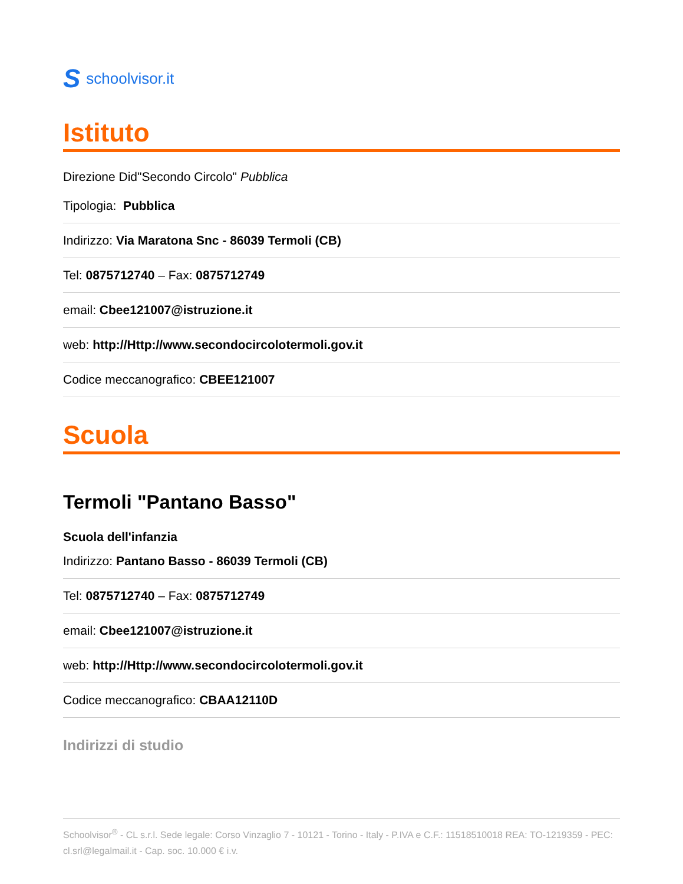Sschoolvisor.it
Istituto
Direzione Did"Secondo Circolo" Pubblica
Tipologia: Pubblica
Indirizzo: Via Maratona Snc - 86039 Termoli (CB)
Tel: 0875712740 – Fax: 0875712749
email: Cbee121007@istruzione.it
web: http://Http://www.secondocircolotermoli.gov.it
Codice meccanografico: CBEE121007
Scuola
Termoli "Pantano Basso"
Scuola dell'infanzia
Indirizzo: Pantano Basso - 86039 Termoli (CB)
Tel: 0875712740 – Fax: 0875712749
email: Cbee121007@istruzione.it
web: http://Http://www.secondocircolotermoli.gov.it
Codice meccanografico: CBAA12110D
Indirizzi di studio
Schoolvisor<sup>®</sup> - CL s.r.l. Sede legale: Corso Vinzaglio 7 - 10121 - Torino - Italy - P.IVA e C.F.: 11518510018 REA: TO-1219359 - PEC: cl.srl@legalmail.it - Cap. soc. 10.000 € i.v.